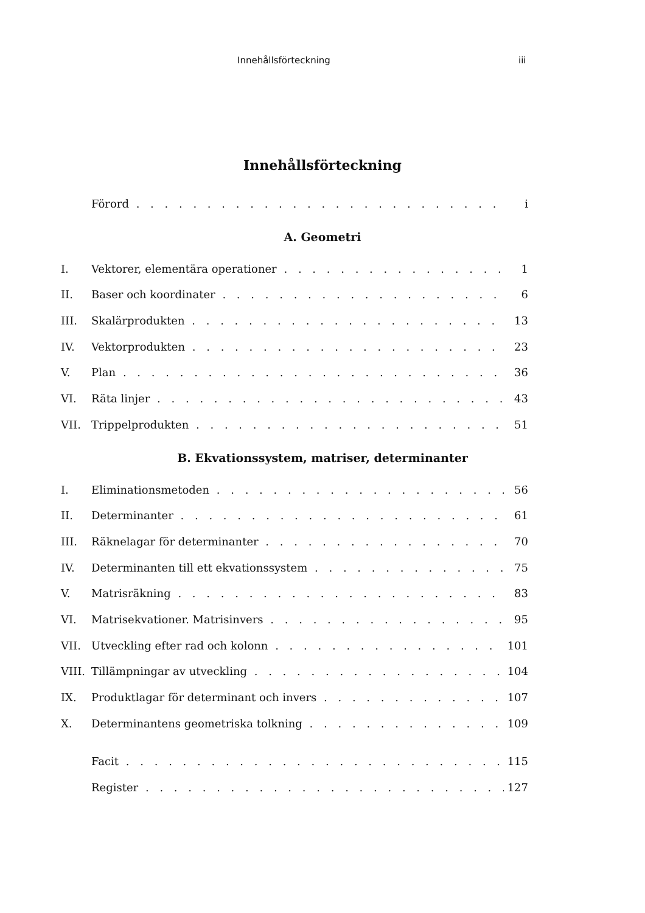Innehållsförteckning iii
Innehållsförteckning
Förord i
A. Geometri
I. Vektorer, elementära operationer 1
II. Baser och koordinater 6
III. Skalärprodukten 13
IV. Vektorprodukten 23
V. Plan 36
VI. Räta linjer 43
VII. Trippelprodukten 51
B. Ekvationssystem, matriser, determinanter
I. Eliminationsmetoden 56
II. Determinanter 61
III. Räknelagar för determinanter 70
IV. Determinanten till ett ekvationssystem 75
V. Matrisräkning 83
VI. Matrisekvationer. Matrisinvers 95
VII. Utveckling efter rad och kolonn 101
VIII. Tillämpningar av utveckling 104
IX. Produktlagar för determinant och invers 107
X. Determinantens geometriska tolkning 109
Facit 115
Register 127